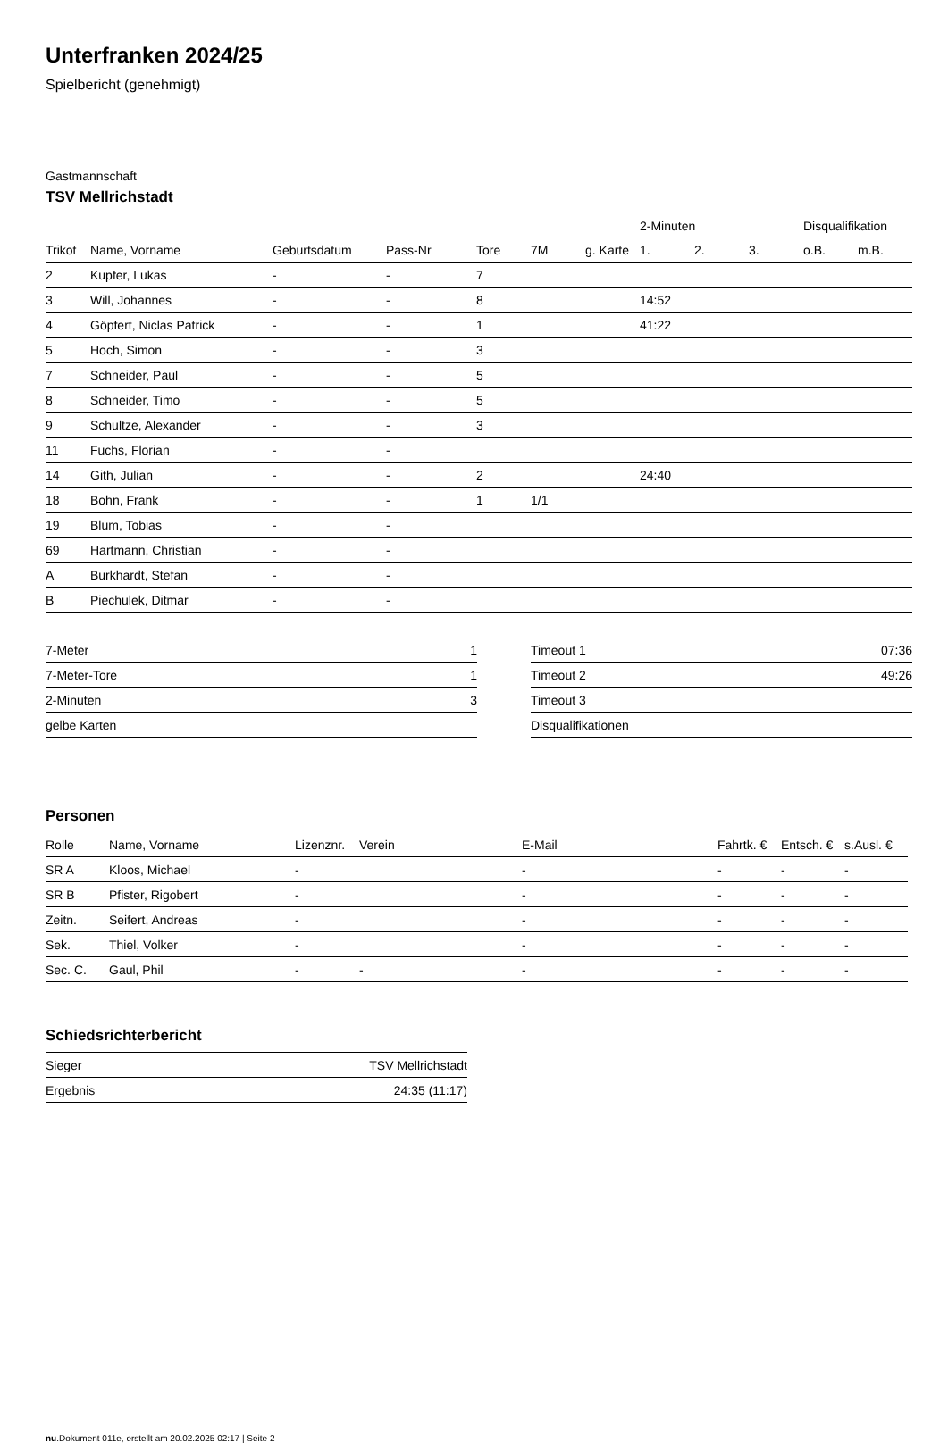Unterfranken 2024/25
Spielbericht (genehmigt)
Gastmannschaft
TSV Mellrichstadt
| | | | | | | | 2-Minuten | | | Disqualifikation | |
| --- | --- | --- | --- | --- | --- | --- | --- | --- | --- | --- | --- |
| Trikot | Name, Vorname | Geburtsdatum | Pass-Nr | Tore | 7M | g. Karte | 1. | 2. | 3. | o.B. | m.B. |
| 2 | Kupfer, Lukas | - | - | 7 | | | | | | | |
| 3 | Will, Johannes | - | - | 8 | | | 14:52 | | | | |
| 4 | Göpfert, Niclas Patrick | - | - | 1 | | | 41:22 | | | | |
| 5 | Hoch, Simon | - | - | 3 | | | | | | | |
| 7 | Schneider, Paul | - | - | 5 | | | | | | | |
| 8 | Schneider, Timo | - | - | 5 | | | | | | | |
| 9 | Schultze, Alexander | - | - | 3 | | | | | | | |
| 11 | Fuchs, Florian | - | - | | | | | | | | |
| 14 | Gith, Julian | - | - | 2 | | | 24:40 | | | | |
| 18 | Bohn, Frank | - | - | 1 | 1/1 | | | | | | |
| 19 | Blum, Tobias | - | - | | | | | | | | |
| 69 | Hartmann, Christian | - | - | | | | | | | | |
| A | Burkhardt, Stefan | - | - | | | | | | | | |
| B | Piechulek, Ditmar | - | - | | | | | | | | |
| 7-Meter | 1 |
| 7-Meter-Tore | 1 |
| 2-Minuten | 3 |
| gelbe Karten | |
| Timeout 1 | 07:36 |
| Timeout 2 | 49:26 |
| Timeout 3 | |
| Disqualifikationen | |
Personen
| Rolle | Name, Vorname | Lizenznr. | Verein | E-Mail | Fahrtk. € | Entsch. € | s.Ausl. € |
| --- | --- | --- | --- | --- | --- | --- | --- |
| SR A | Kloos, Michael | - | | - | - | - | - |
| SR B | Pfister, Rigobert | - | | - | - | - | - |
| Zeitn. | Seifert, Andreas | - | | - | - | - | - |
| Sek. | Thiel, Volker | - | | - | - | - | - |
| Sec. C. | Gaul, Phil | - | - | - | - | - | - |
Schiedsrichterbericht
| Sieger | TSV Mellrichstadt |
| Ergebnis | 24:35 (11:17) |
nu.Dokument 011e, erstellt am 20.02.2025 02:17 | Seite 2